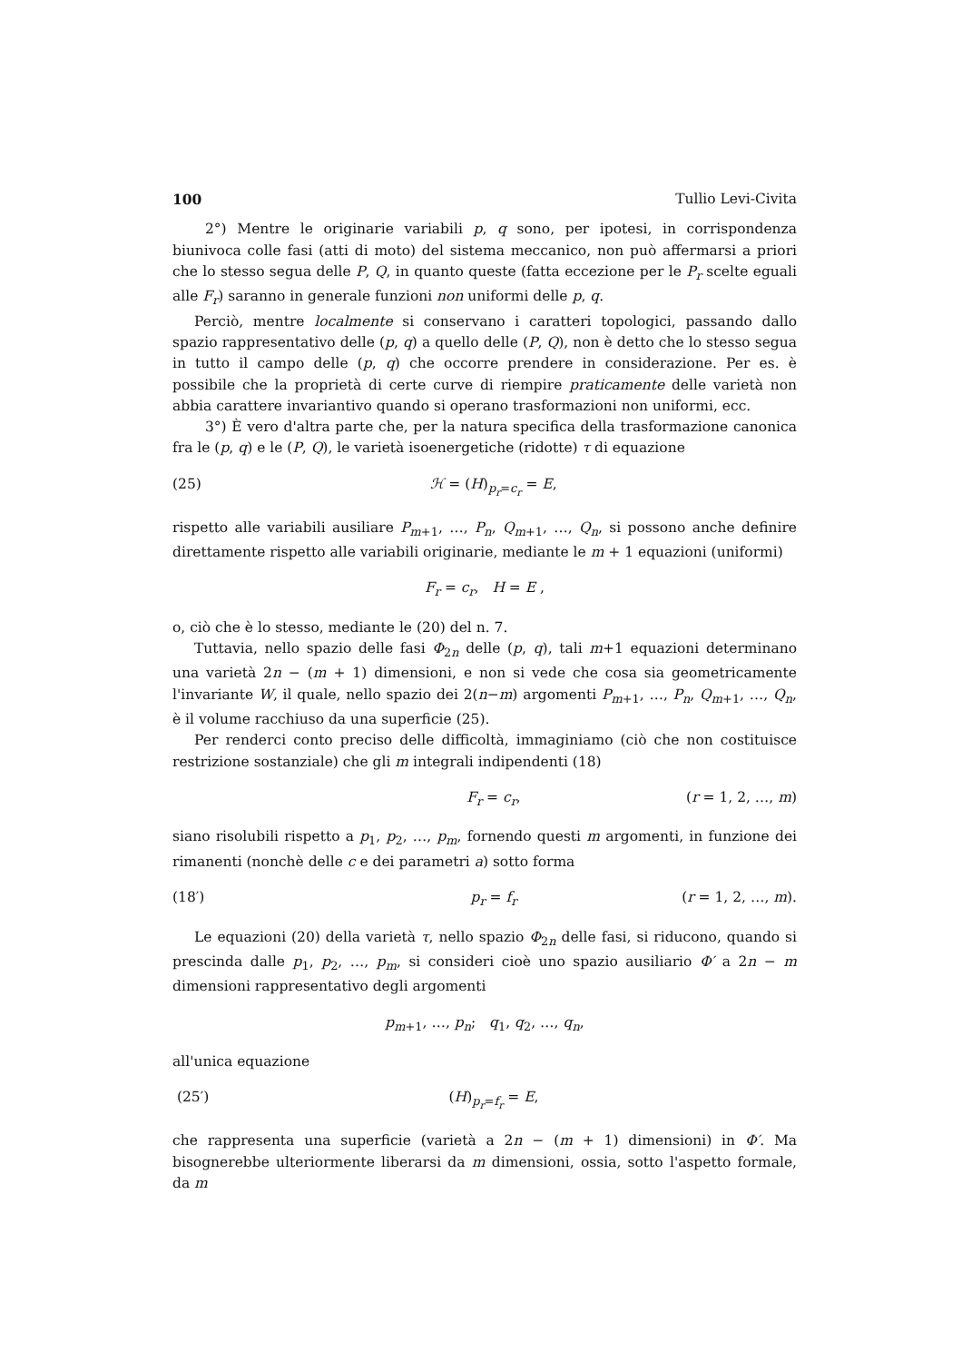100 Tullio Levi-Civita
2°) Mentre le originarie variabili p, q sono, per ipotesi, in corrispondenza biunivoca colle fasi (atti di moto) del sistema meccanico, non può affermarsi a priori che lo stesso segua delle P, Q, in quanto queste (fatta eccezione per le P<sub>r</sub> scelte eguali alle F<sub>r</sub>) saranno in generale funzioni non uniformi delle p, q.
Perciò, mentre localmente si conservano i caratteri topologici, passando dallo spazio rappresentativo delle (p, q) a quello delle (P, Q), non è detto che lo stesso segua in tutto il campo delle (p, q) che occorre prendere in considerazione. Per es. è possibile che la proprietà di certe curve di riempire praticamente delle varietà non abbia carattere invariantivo quando si operano trasformazioni non uniformi, ecc.
3°) È vero d'altra parte che, per la natura specifica della trasformazione canonica fra le (p, q) e le (P, Q), le varietà isoenergetiche (ridotte) τ di equazione
(25) ℋ = (H)<sub>p<sub>r</sub>=c<sub>r</sub></sub> = E,
rispetto alle variabili ausiliare P<sub>m+1</sub>, …, P<sub>n</sub>, Q<sub>m+1</sub>, …, Q<sub>n</sub>, si possono anche definire direttamente rispetto alle variabili originarie, mediante le m + 1 equazioni (uniformi)
F<sub>r</sub> = c<sub>r</sub>, H = E ,
o, ciò che è lo stesso, mediante le (20) del n. 7.
Tuttavia, nello spazio delle fasi Φ<sub>2n</sub> delle (p, q), tali m+1 equazioni determinano una varietà 2n − (m + 1) dimensioni, e non si vede che cosa sia geometricamente l'invariante W, il quale, nello spazio dei 2(n−m) argomenti P<sub>m+1</sub>, …, P<sub>n</sub>, Q<sub>m+1</sub>, …, Q<sub>n</sub>, è il volume racchiuso da una superficie (25).
Per renderci conto preciso delle difficoltà, immaginiamo (ciò che non costituisce restrizione sostanziale) che gli m integrali indipendenti (18)
F<sub>r</sub> = c<sub>r</sub>, (r = 1, 2, …, m)
siano risolubili rispetto a p<sub>1</sub>, p<sub>2</sub>, …, p<sub>m</sub>, fornendo questi m argomenti, in funzione dei rimanenti (nonchè delle c e dei parametri a) sotto forma
(18′) p<sub>r</sub> = f<sub>r</sub> (r = 1, 2, …, m).
Le equazioni (20) della varietà τ, nello spazio Φ<sub>2n</sub> delle fasi, si riducono, quando si prescinda dalle p<sub>1</sub>, p<sub>2</sub>, …, p<sub>m</sub>, si consideri cioè uno spazio ausiliario Φ′ a 2n − m dimensioni rappresentativo degli argomenti
p<sub>m+1</sub>, …, p<sub>n</sub>; q<sub>1</sub>, q<sub>2</sub>, …, q<sub>n</sub>,
all'unica equazione
(25′) (H)<sub>p<sub>r</sub>=f<sub>r</sub></sub> = E,
che rappresenta una superficie (varietà a 2n − (m + 1) dimensioni) in Φ′. Ma bisognerebbe ulteriormente liberarsi da m dimensioni, ossia, sotto l'aspetto formale, da m